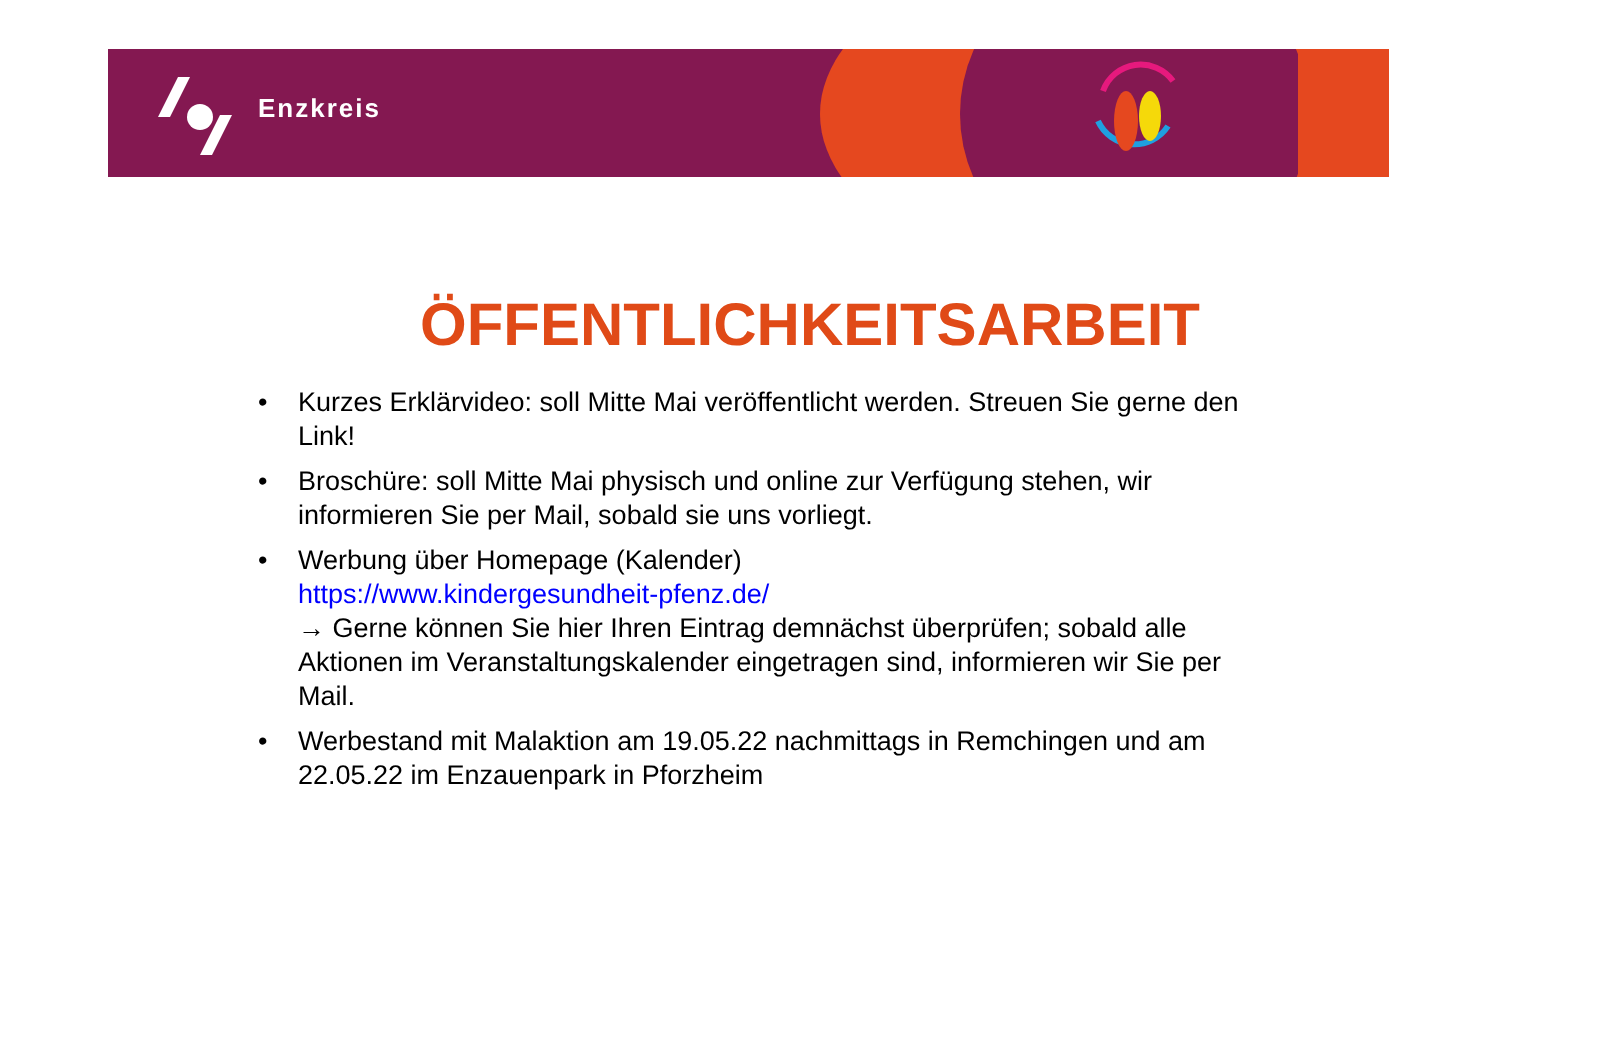Enzkreis
ÖFFENTLICHKEITSARBEIT
• Kurzes Erklärvideo: soll Mitte Mai veröffentlicht werden. Streuen Sie gerne den Link!
• Broschüre: soll Mitte Mai physisch und online zur Verfügung stehen, wir informieren Sie per Mail, sobald sie uns vorliegt.
• Werbung über Homepage (Kalender)
https://www.kindergesundheit-pfenz.de/
→ Gerne können Sie hier Ihren Eintrag demnächst überprüfen; sobald alle Aktionen im Veranstaltungskalender eingetragen sind, informieren wir Sie per Mail.
• Werbestand mit Malaktion am 19.05.22 nachmittags in Remchingen und am 22.05.22 im Enzauenpark in Pforzheim